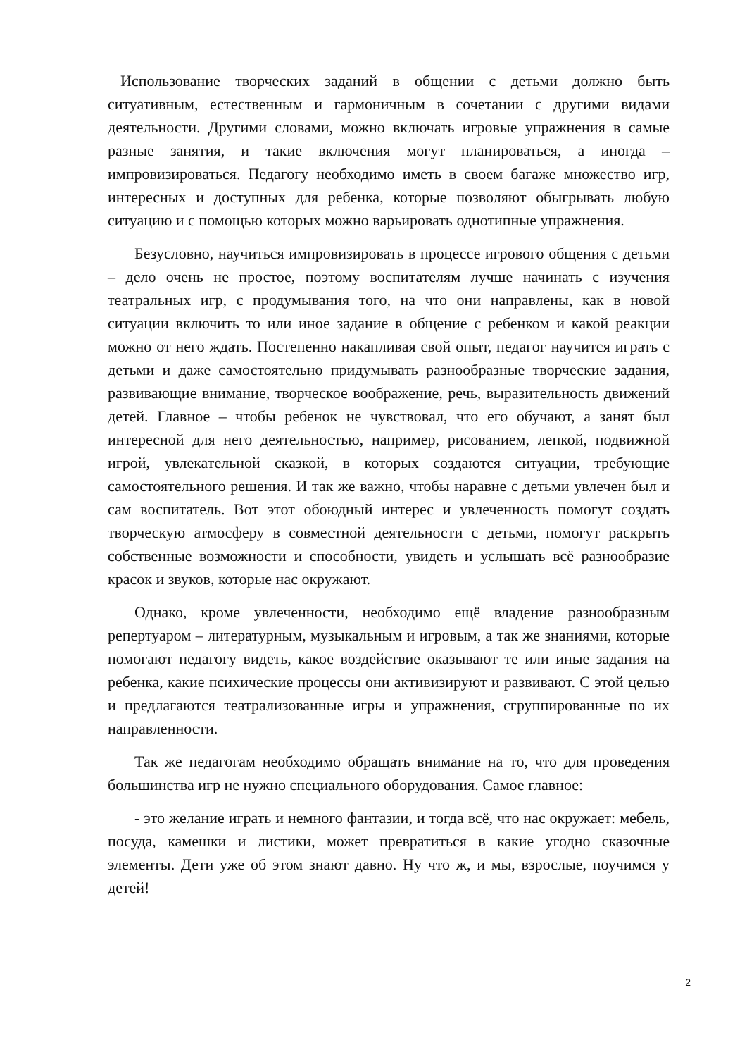Использование творческих заданий в общении с детьми должно быть ситуативным, естественным и гармоничным в сочетании с другими видами деятельности. Другими словами, можно включать игровые упражнения в самые разные занятия, и такие включения могут планироваться, а иногда – импровизироваться. Педагогу необходимо иметь в своем багаже множество игр, интересных и доступных для ребенка, которые позволяют обыгрывать любую ситуацию и с помощью которых можно варьировать однотипные упражнения.
Безусловно, научиться импровизировать в процессе игрового общения с детьми – дело очень не простое, поэтому воспитателям лучше начинать с изучения театральных игр, с продумывания того, на что они направлены, как в новой ситуации включить то или иное задание в общение с ребенком и какой реакции можно от него ждать. Постепенно накапливая свой опыт, педагог научится играть с детьми и даже самостоятельно придумывать разнообразные творческие задания, развивающие внимание, творческое воображение, речь, выразительность движений детей. Главное – чтобы ребенок не чувствовал, что его обучают, а занят был интересной для него деятельностью, например, рисованием, лепкой, подвижной игрой, увлекательной сказкой, в которых создаются ситуации, требующие самостоятельного решения. И так же важно, чтобы наравне с детьми увлечен был и сам воспитатель. Вот этот обоюдный интерес и увлеченность помогут создать творческую атмосферу в совместной деятельности с детьми, помогут раскрыть собственные возможности и способности, увидеть и услышать всё разнообразие красок и звуков, которые нас окружают.
Однако, кроме увлеченности, необходимо ещё владение разнообразным репертуаром – литературным, музыкальным и игровым, а так же знаниями, которые помогают педагогу видеть, какое воздействие оказывают те или иные задания на ребенка, какие психические процессы они активизируют и развивают. С этой целью и предлагаются театрализованные игры и упражнения, сгруппированные по их направленности.
Так же педагогам необходимо обращать внимание на то, что для проведения большинства игр не нужно специального оборудования. Самое главное:
- это желание играть и немного фантазии, и тогда всё, что нас окружает: мебель, посуда, камешки и листики, может превратиться в какие угодно сказочные элементы. Дети уже об этом знают давно. Ну что ж, и мы, взрослые, поучимся у детей!
2